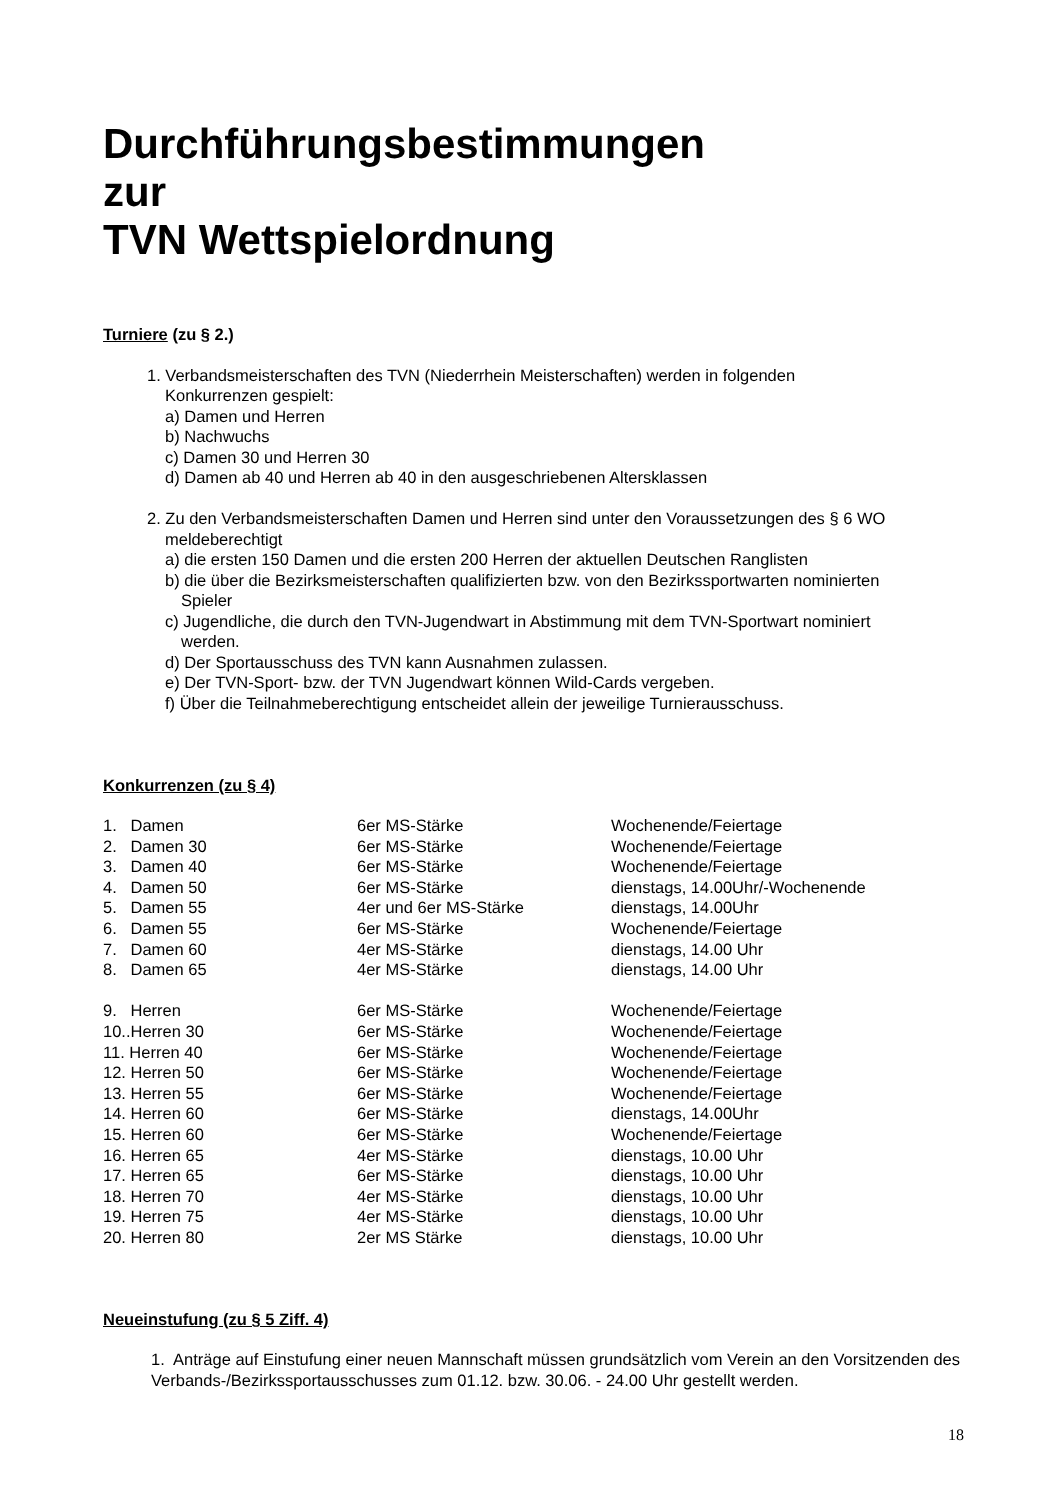Durchführungsbestimmungen
zur
TVN Wettspielordnung
Turniere (zu § 2.)
1. Verbandsmeisterschaften des TVN (Niederrhein Meisterschaften) werden in folgenden
Konkurrenzen gespielt:
a) Damen und Herren
b) Nachwuchs
c) Damen 30 und Herren 30
d) Damen ab 40 und Herren ab 40 in den ausgeschriebenen Altersklassen
2. Zu den Verbandsmeisterschaften Damen und Herren sind unter den Voraussetzungen des § 6 WO
meldeberechtigt
a) die ersten 150 Damen und die ersten 200 Herren der aktuellen Deutschen Ranglisten
b) die über die Bezirksmeisterschaften qualifizierten bzw. von den Bezirkssportwarten nominierten
Spieler
c) Jugendliche, die durch den TVN-Jugendwart in Abstimmung mit dem TVN-Sportwart nominiert
werden.
d) Der Sportausschuss des TVN kann Ausnahmen zulassen.
e) Der TVN-Sport- bzw. der TVN Jugendwart können Wild-Cards vergeben.
f) Über die Teilnahmeberechtigung entscheidet allein der jeweilige Turnierausschuss.
Konkurrenzen (zu § 4)
| 1. Damen | 6er MS-Stärke | Wochenende/Feiertage |
| 2. Damen 30 | 6er MS-Stärke | Wochenende/Feiertage |
| 3. Damen 40 | 6er MS-Stärke | Wochenende/Feiertage |
| 4. Damen 50 | 6er MS-Stärke | dienstags, 14.00Uhr/-Wochenende |
| 5. Damen 55 | 4er und 6er MS-Stärke | dienstags, 14.00Uhr |
| 6. Damen 55 | 6er MS-Stärke | Wochenende/Feiertage |
| 7. Damen 60 | 4er MS-Stärke | dienstags, 14.00 Uhr |
| 8. Damen 65 | 4er MS-Stärke | dienstags, 14.00 Uhr |
| 9. Herren | 6er MS-Stärke | Wochenende/Feiertage |
| 10..Herren 30 | 6er MS-Stärke | Wochenende/Feiertage |
| 11. Herren 40 | 6er MS-Stärke | Wochenende/Feiertage |
| 12. Herren 50 | 6er MS-Stärke | Wochenende/Feiertage |
| 13. Herren 55 | 6er MS-Stärke | Wochenende/Feiertage |
| 14. Herren 60 | 6er MS-Stärke | dienstags, 14.00Uhr |
| 15. Herren 60 | 6er MS-Stärke | Wochenende/Feiertage |
| 16. Herren 65 | 4er MS-Stärke | dienstags, 10.00 Uhr |
| 17. Herren 65 | 6er MS-Stärke | dienstags, 10.00 Uhr |
| 18. Herren 70 | 4er MS-Stärke | dienstags, 10.00 Uhr |
| 19. Herren 75 | 4er MS-Stärke | dienstags, 10.00 Uhr |
| 20. Herren 80 | 2er MS Stärke | dienstags, 10.00 Uhr |
Neueinstufung (zu § 5 Ziff. 4)
1. Anträge auf Einstufung einer neuen Mannschaft müssen grundsätzlich vom Verein an den Vorsitzenden des Verbands-/Bezirkssportausschusses zum 01.12. bzw. 30.06. - 24.00 Uhr gestellt werden.
18